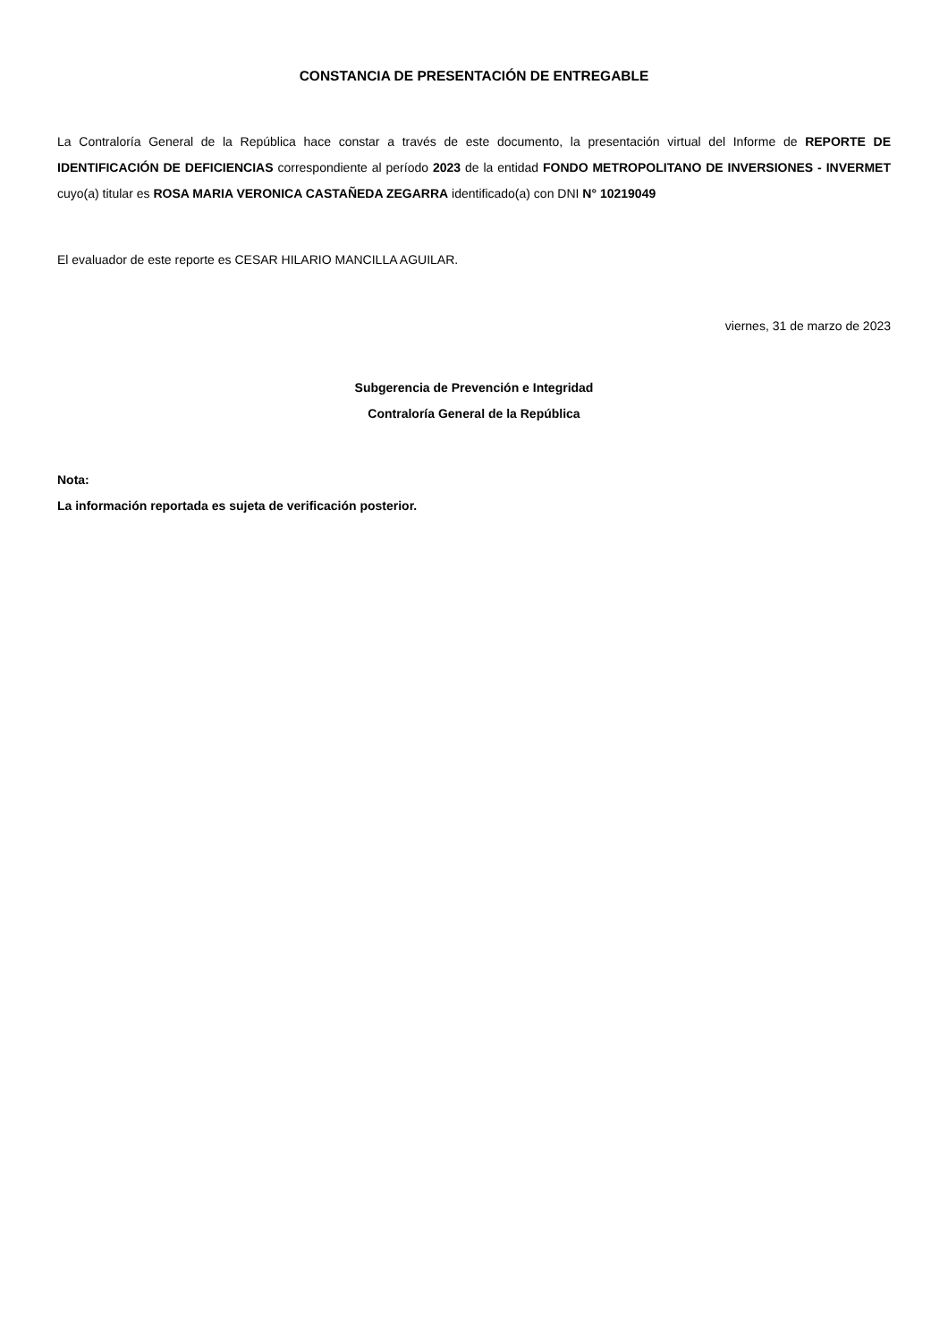CONSTANCIA DE PRESENTACIÓN DE ENTREGABLE
La Contraloría General de la República hace constar a través de este documento, la presentación virtual del Informe de REPORTE DE IDENTIFICACIÓN DE DEFICIENCIAS correspondiente al período 2023 de la entidad FONDO METROPOLITANO DE INVERSIONES - INVERMET cuyo(a) titular es ROSA MARIA VERONICA CASTAÑEDA ZEGARRA identificado(a) con DNI N° 10219049
El evaluador de este reporte es CESAR HILARIO MANCILLA AGUILAR.
viernes, 31 de marzo de 2023
Subgerencia de Prevención e Integridad
Contraloría General de la República
Nota:
La información reportada es sujeta de verificación posterior.